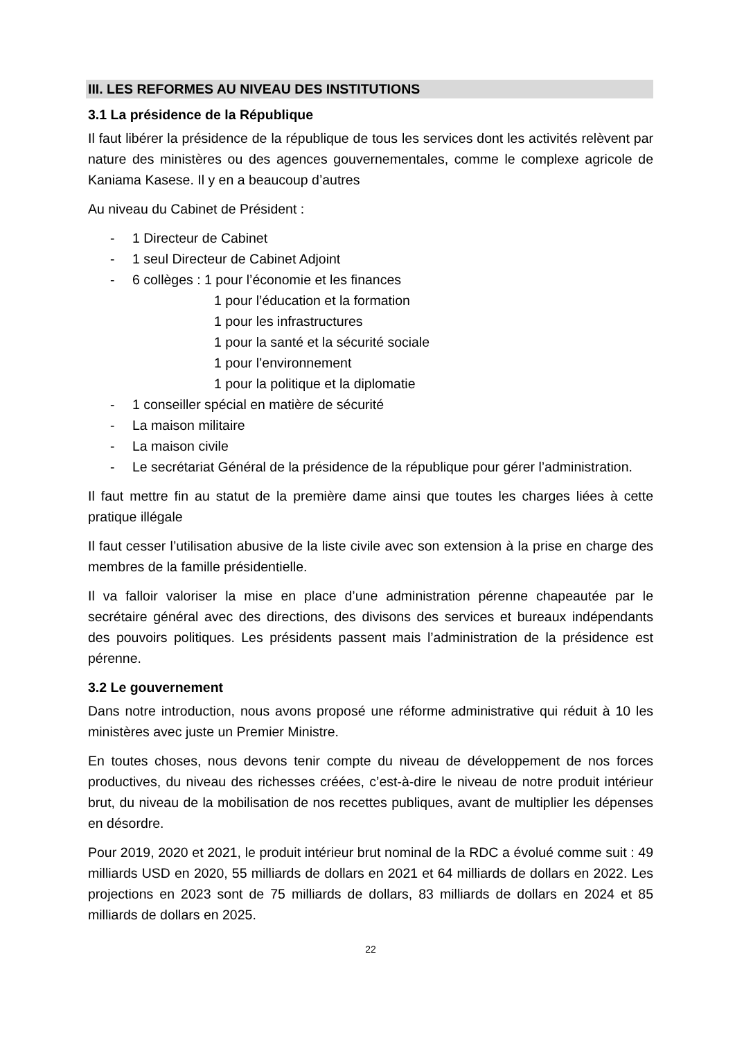III. LES REFORMES AU NIVEAU DES INSTITUTIONS
3.1 La présidence de la République
Il faut libérer la présidence de la république de tous les services dont les activités relèvent par nature des ministères ou des agences gouvernementales, comme le complexe agricole de Kaniama Kasese. Il y en a beaucoup d’autres
Au niveau du Cabinet de Président :
- 1 Directeur de Cabinet
- 1 seul Directeur de Cabinet Adjoint
- 6 collèges : 1 pour l’économie et les finances
1 pour l’éducation et la formation
1 pour les infrastructures
1 pour la santé et la sécurité sociale
1 pour l’environnement
1 pour la politique et la diplomatie
- 1 conseiller spécial en matière de sécurité
- La maison militaire
- La maison civile
- Le secrétariat Général de la présidence de la république pour gérer l’administration.
Il faut mettre fin au statut de la première dame ainsi que toutes les charges liées à cette pratique illégale
Il faut cesser l’utilisation abusive de la liste civile avec son extension à la prise en charge des membres de la famille présidentielle.
Il va falloir valoriser la mise en place d’une administration pérenne chapeautée par le secrétaire général avec des directions, des divisons des services et bureaux indépendants des pouvoirs politiques. Les présidents passent mais l’administration de la présidence est pérenne.
3.2 Le gouvernement
Dans notre introduction, nous avons proposé une réforme administrative qui réduit à 10 les ministères avec juste un Premier Ministre.
En toutes choses, nous devons tenir compte du niveau de développement de nos forces productives, du niveau des richesses créées, c’est-à-dire le niveau de notre produit intérieur brut, du niveau de la mobilisation de nos recettes publiques, avant de multiplier les dépenses en désordre.
Pour 2019, 2020 et 2021, le produit intérieur brut nominal de la RDC a évolué comme suit : 49 milliards USD en 2020, 55 milliards de dollars en 2021 et 64 milliards de dollars en 2022. Les projections en 2023 sont de 75 milliards de dollars, 83 milliards de dollars en 2024 et 85 milliards de dollars en 2025.
22